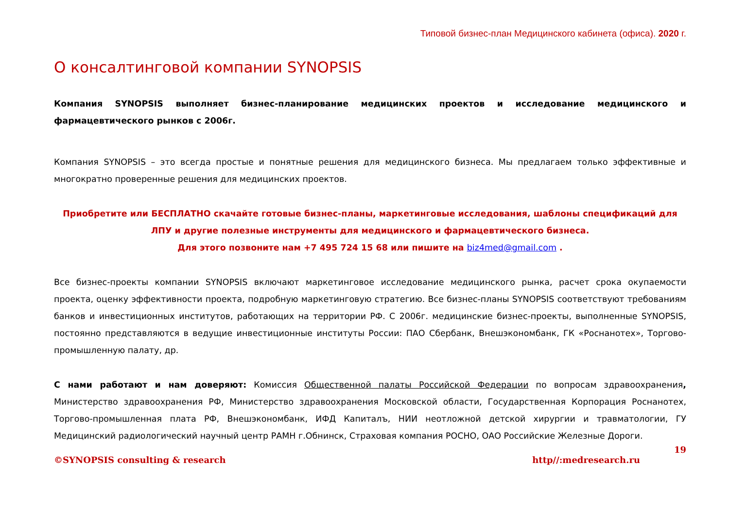Типовой бизнес-план Медицинского кабинета (офиса). 2020 г.
О консалтинговой компании SYNOPSIS
Компания SYNOPSIS выполняет бизнес-планирование медицинских проектов и исследование медицинского и фармацевтического рынков с 2006г.
Компания SYNOPSIS – это всегда простые и понятные решения для медицинского бизнеса. Мы предлагаем только эффективные и многократно проверенные решения для медицинских проектов.
Приобретите или БЕСПЛАТНО скачайте готовые бизнес-планы, маркетинговые исследования, шаблоны спецификаций для ЛПУ и другие полезные инструменты для медицинского и фармацевтического бизнеса.
Для этого позвоните нам +7 495 724 15 68 или пишите на biz4med@gmail.com .
Все бизнес-проекты компании SYNOPSIS включают маркетинговое исследование медицинского рынка, расчет срока окупаемости проекта, оценку эффективности проекта, подробную маркетинговую стратегию. Все бизнес-планы SYNOPSIS соответствуют требованиям банков и инвестиционных институтов, работающих на территории РФ. С 2006г. медицинские бизнес-проекты, выполненные SYNOPSIS, постоянно представляются в ведущие инвестиционные институты России: ПАО Сбербанк, Внешэкономбанк, ГК «Роснанотех», Торгово-промышленную палату, др.
С нами работают и нам доверяют: Комиссия Общественной палаты Российской Федерации по вопросам здравоохранения, Министерство здравоохранения РФ, Министерство здравоохранения Московской области, Государственная Корпорация Роснанотех, Торгово-промышленная плата РФ, Внешэкономбанк, ИФД Капиталъ, НИИ неотложной детской хирургии и травматологии, ГУ Медицинский радиологический научный центр РАМН г.Обнинск, Страховая компания РОСНО, ОАО Российские Железные Дороги.
19
©SYNOPSIS consulting & research http//:medresearch.ru